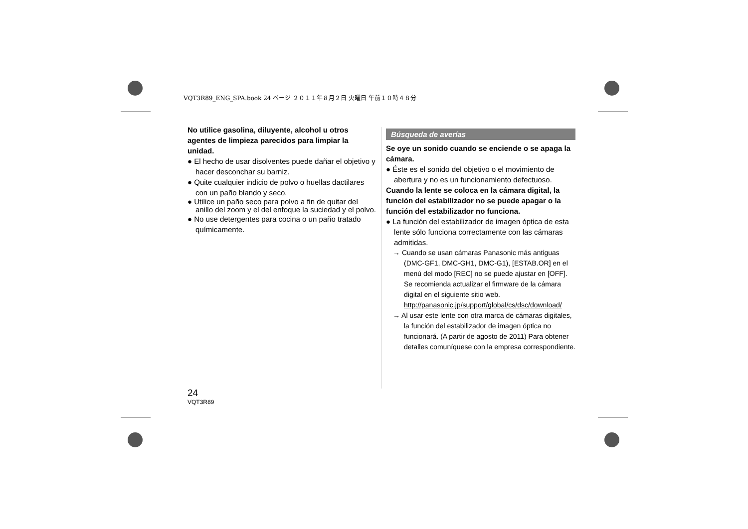VQT3R89_ENG_SPA.book 24 ページ ２０１１年８月２日 火曜日 午前１０時４８分
No utilice gasolina, diluyente, alcohol u otros agentes de limpieza parecidos para limpiar la unidad.
● El hecho de usar disolventes puede dañar el objetivo y hacer desconchar su barniz.
● Quite cualquier indicio de polvo o huellas dactilares con un paño blando y seco.
● Utilice un paño seco para polvo a fin de quitar del anillo del zoom y el del enfoque la suciedad y el polvo.
● No use detergentes para cocina o un paño tratado químicamente.
Búsqueda de averías
Se oye un sonido cuando se enciende o se apaga la cámara.
● Éste es el sonido del objetivo o el movimiento de abertura y no es un funcionamiento defectuoso.
Cuando la lente se coloca en la cámara digital, la función del estabilizador no se puede apagar o la función del estabilizador no funciona.
● La función del estabilizador de imagen óptica de esta lente sólo funciona correctamente con las cámaras admitidas.
→ Cuando se usan cámaras Panasonic más antiguas (DMC-GF1, DMC-GH1, DMC-G1), [ESTAB.OR] en el menú del modo [REC] no se puede ajustar en [OFF]. Se recomienda actualizar el firmware de la cámara digital en el siguiente sitio web. http://panasonic.jp/support/global/cs/dsc/download/
→ Al usar este lente con otra marca de cámaras digitales, la función del estabilizador de imagen óptica no funcionará. (A partir de agosto de 2011) Para obtener detalles comuníquese con la empresa correspondiente.
24
VQT3R89